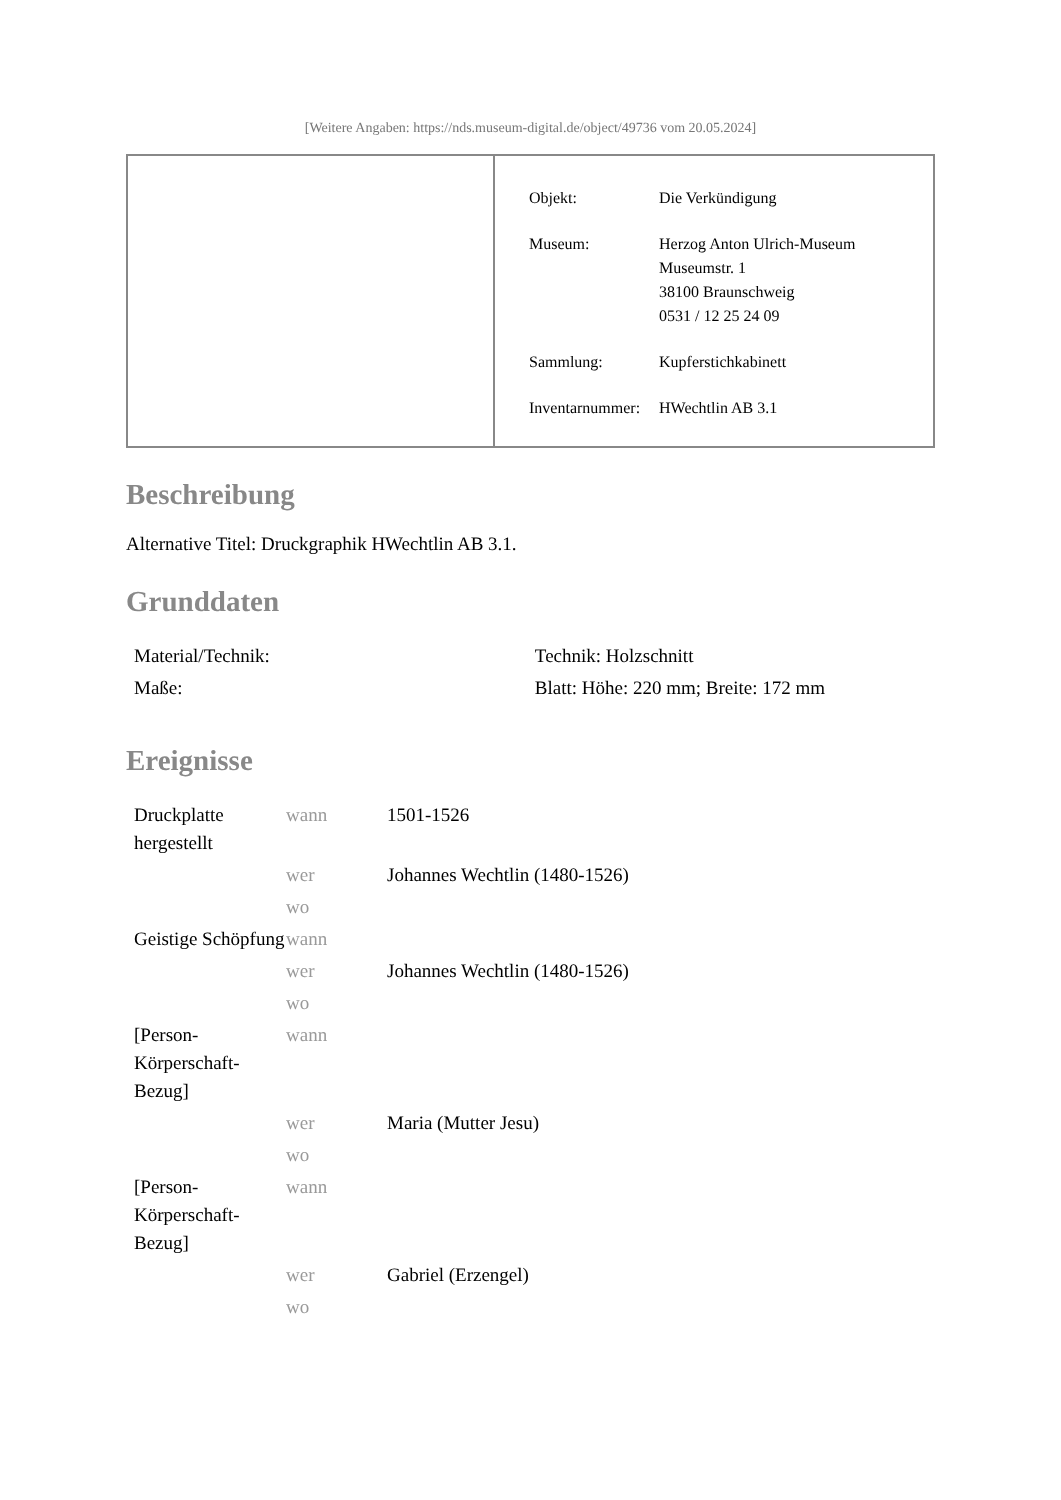[Weitere Angaben: https://nds.museum-digital.de/object/49736 vom 20.05.2024]
| Objekt: | Die Verkündigung |
| Museum: | Herzog Anton Ulrich-Museum Museumstr. 1 38100 Braunschweig 0531 / 12 25 24 09 |
| Sammlung: | Kupferstichkabinett |
| Inventarnummer: | HWechtlin AB 3.1 |
Beschreibung
Alternative Titel: Druckgraphik HWechtlin AB 3.1.
Grunddaten
| Material/Technik: | Technik: Holzschnitt |
| Maße: | Blatt: Höhe: 220 mm; Breite: 172 mm |
Ereignisse
| Druckplatte hergestellt | wann | 1501-1526 |
| | wer | Johannes Wechtlin (1480-1526) |
| | wo | |
| Geistige Schöpfung | wann | |
| | wer | Johannes Wechtlin (1480-1526) |
| | wo | |
| [Person-Körperschaft-Bezug] | wann | |
| | wer | Maria (Mutter Jesu) |
| | wo | |
| [Person-Körperschaft-Bezug] | wann | |
| | wer | Gabriel (Erzengel) |
| | wo | |